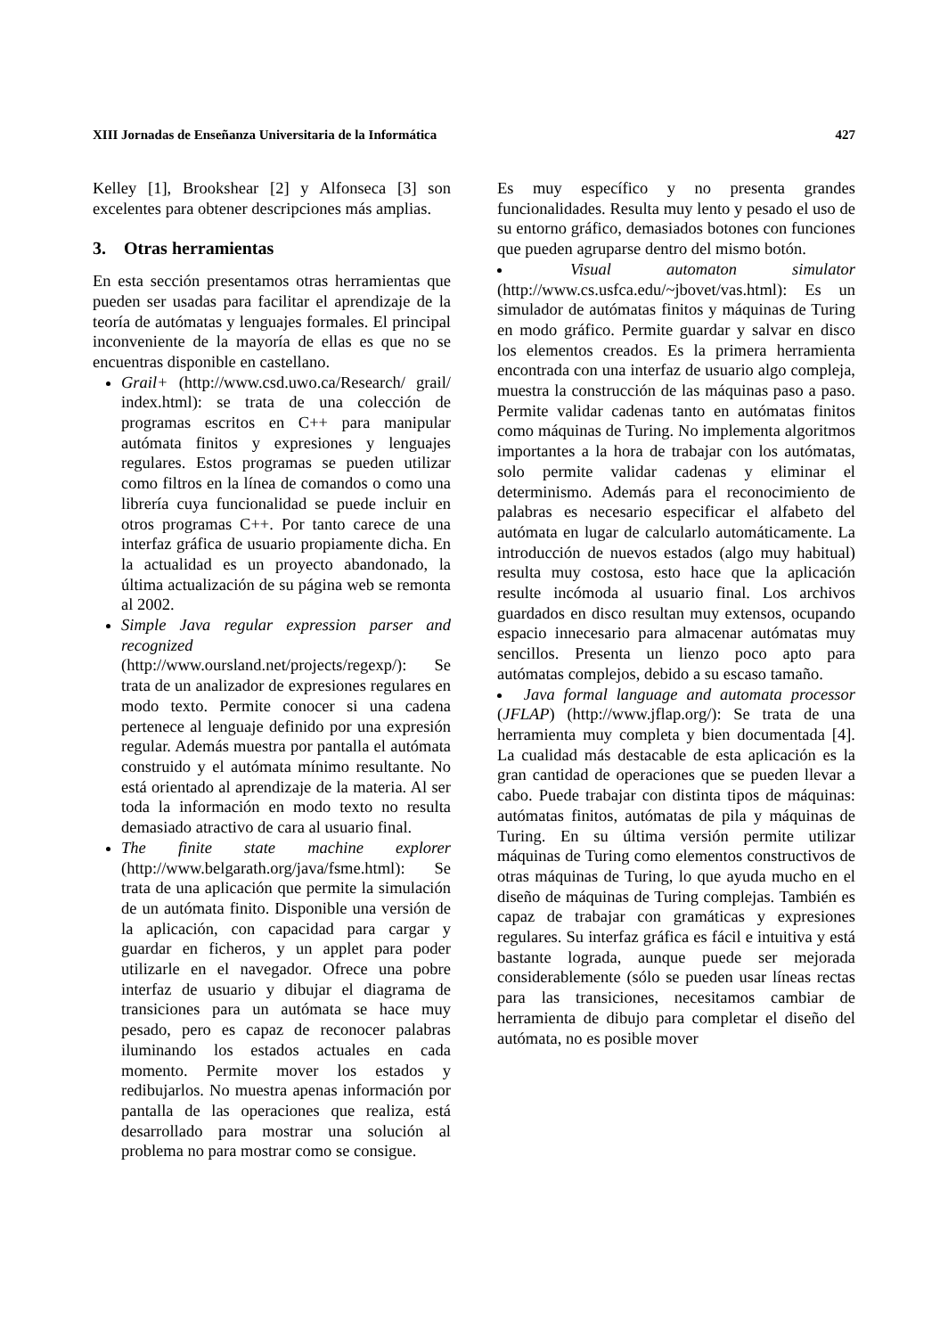XIII Jornadas de Enseñanza Universitaria de la Informática 427
Kelley [1], Brookshear [2] y Alfonseca [3] son excelentes para obtener descripciones más amplias.
3. Otras herramientas
En esta sección presentamos otras herramientas que pueden ser usadas para facilitar el aprendizaje de la teoría de autómatas y lenguajes formales. El principal inconveniente de la mayoría de ellas es que no se encuentras disponible en castellano.
Grail+ (http://www.csd.uwo.ca/Research/ grail/ index.html): se trata de una colección de programas escritos en C++ para manipular autómata finitos y expresiones y lenguajes regulares. Estos programas se pueden utilizar como filtros en la línea de comandos o como una librería cuya funcionalidad se puede incluir en otros programas C++. Por tanto carece de una interfaz gráfica de usuario propiamente dicha. En la actualidad es un proyecto abandonado, la última actualización de su página web se remonta al 2002.
Simple Java regular expression parser and recognized (http://www.oursland.net/projects/regexp/): Se trata de un analizador de expresiones regulares en modo texto. Permite conocer si una cadena pertenece al lenguaje definido por una expresión regular. Además muestra por pantalla el autómata construido y el autómata mínimo resultante. No está orientado al aprendizaje de la materia. Al ser toda la información en modo texto no resulta demasiado atractivo de cara al usuario final.
The finite state machine explorer (http://www.belgarath.org/java/fsme.html): Se trata de una aplicación que permite la simulación de un autómata finito. Disponible una versión de la aplicación, con capacidad para cargar y guardar en ficheros, y un applet para poder utilizarle en el navegador. Ofrece una pobre interfaz de usuario y dibujar el diagrama de transiciones para un autómata se hace muy pesado, pero es capaz de reconocer palabras iluminando los estados actuales en cada momento. Permite mover los estados y redibujarlos. No muestra apenas información por pantalla de las operaciones que realiza, está desarrollado para mostrar una solución al problema no para mostrar como se consigue.
Es muy específico y no presenta grandes funcionalidades. Resulta muy lento y pesado el uso de su entorno gráfico, demasiados botones con funciones que pueden agruparse dentro del mismo botón.
Visual automaton simulator (http://www.cs.usfca.edu/~jbovet/vas.html): Es un simulador de autómatas finitos y máquinas de Turing en modo gráfico. Permite guardar y salvar en disco los elementos creados. Es la primera herramienta encontrada con una interfaz de usuario algo compleja, muestra la construcción de las máquinas paso a paso. Permite validar cadenas tanto en autómatas finitos como máquinas de Turing. No implementa algoritmos importantes a la hora de trabajar con los autómatas, solo permite validar cadenas y eliminar el determinismo. Además para el reconocimiento de palabras es necesario especificar el alfabeto del autómata en lugar de calcularlo automáticamente. La introducción de nuevos estados (algo muy habitual) resulta muy costosa, esto hace que la aplicación resulte incómoda al usuario final. Los archivos guardados en disco resultan muy extensos, ocupando espacio innecesario para almacenar autómatas muy sencillos. Presenta un lienzo poco apto para autómatas complejos, debido a su escaso tamaño.
Java formal language and automata processor (JFLAP) (http://www.jflap.org/): Se trata de una herramienta muy completa y bien documentada [4]. La cualidad más destacable de esta aplicación es la gran cantidad de operaciones que se pueden llevar a cabo. Puede trabajar con distinta tipos de máquinas: autómatas finitos, autómatas de pila y máquinas de Turing. En su última versión permite utilizar máquinas de Turing como elementos constructivos de otras máquinas de Turing, lo que ayuda mucho en el diseño de máquinas de Turing complejas. También es capaz de trabajar con gramáticas y expresiones regulares. Su interfaz gráfica es fácil e intuitiva y está bastante lograda, aunque puede ser mejorada considerablemente (sólo se pueden usar líneas rectas para las transiciones, necesitamos cambiar de herramienta de dibujo para completar el diseño del autómata, no es posible mover